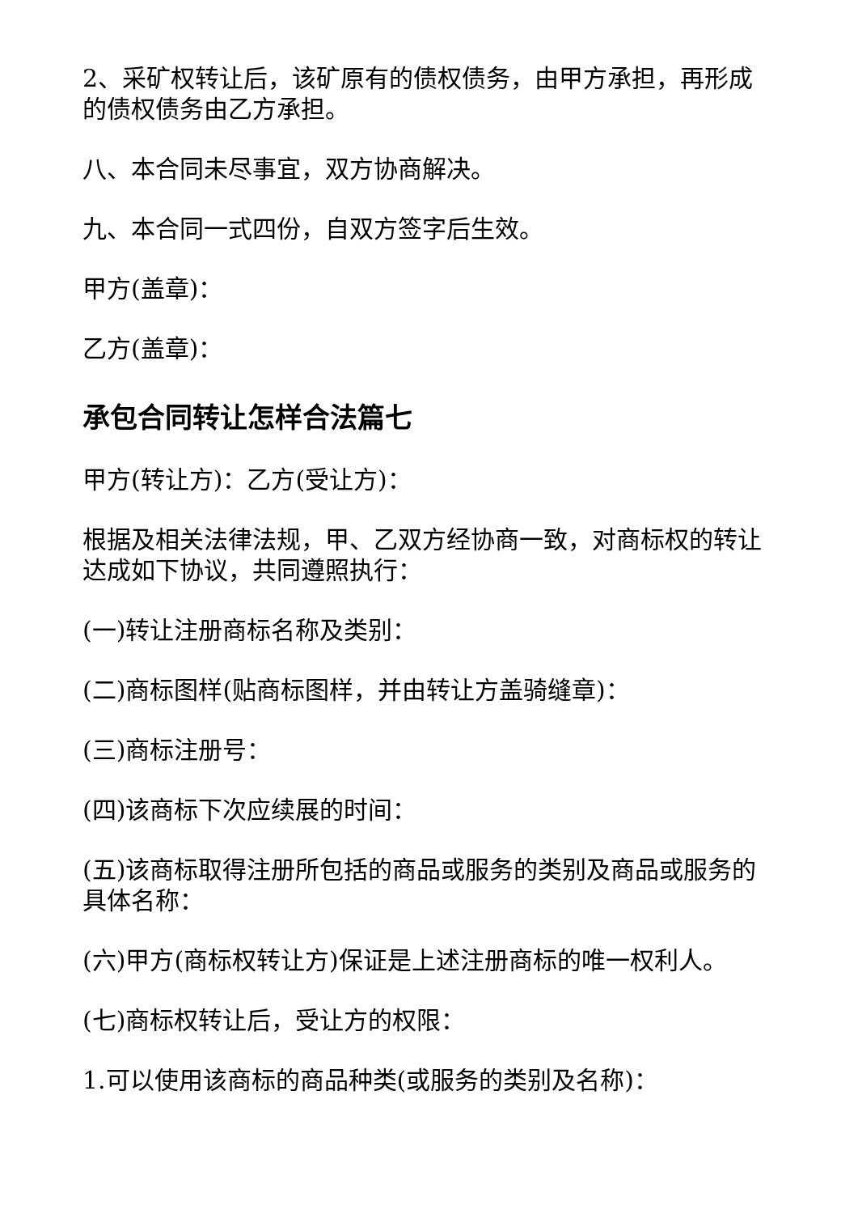2、采矿权转让后，该矿原有的债权债务，由甲方承担，再形成的债权债务由乙方承担。
八、本合同未尽事宜，双方协商解决。
九、本合同一式四份，自双方签字后生效。
甲方(盖章)：
乙方(盖章)：
承包合同转让怎样合法篇七
甲方(转让方)：乙方(受让方)：
根据及相关法律法规，甲、乙双方经协商一致，对商标权的转让达成如下协议，共同遵照执行：
(一)转让注册商标名称及类别：
(二)商标图样(贴商标图样，并由转让方盖骑缝章)：
(三)商标注册号：
(四)该商标下次应续展的时间：
(五)该商标取得注册所包括的商品或服务的类别及商品或服务的具体名称：
(六)甲方(商标权转让方)保证是上述注册商标的唯一权利人。
(七)商标权转让后，受让方的权限：
1.可以使用该商标的商品种类(或服务的类别及名称)：